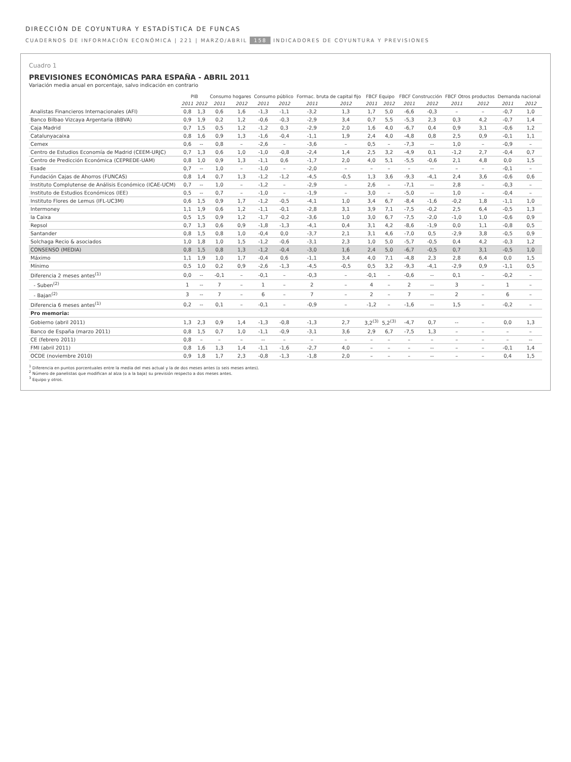DIRECCIÓN DE COYUNTURA Y ESTADÍSTICA DE FUNCAS
CUADERNOS DE INFORMACIÓN ECONÓMICA | 221 | MARZO/ABRIL 158 INDICADORES DE COYUNTURA Y PREVISIONES
Cuadro 1
PREVISIONES ECONÓMICAS PARA ESPAÑA - ABRIL 2011
Variación media anual en porcentaje, salvo indicación en contrario
| | PIB | | Consumo hogares | | Consumo público | | Formac. bruta de capital fijo | | FBCF Equipo | | FBCF Construcción | | FBCF Otros productos | | Demanda nacional | |
| --- | --- | --- | --- | --- | --- | --- | --- | --- | --- | --- | --- | --- | --- | --- | --- | --- |
| | 2011 | 2012 | 2011 | 2012 | 2011 | 2012 | 2011 | 2012 | 2011 | 2012 | 2011 | 2012 | 2011 | 2012 | 2011 | 2012 |
| Analistas Financieros Internacionales (AFI) | 0,8 | 1,3 | 0,6 | 1,6 | -1,3 | -1,1 | -3,2 | 1,3 | 1,7 | 5,0 | -6,6 | -0,3 | – | – | -0,7 | 1,0 |
| Banco Bilbao Vizcaya Argentaria (BBVA) | 0,9 | 1,9 | 0,2 | 1,2 | -0,6 | -0,3 | -2,9 | 3,4 | 0,7 | 5,5 | -5,3 | 2,3 | 0,3 | 4,2 | -0,7 | 1,4 |
| Caja Madrid | 0,7 | 1,5 | 0,5 | 1,2 | -1,2 | 0,3 | -2,9 | 2,0 | 1,6 | 4,0 | -6,7 | 0,4 | 0,9 | 3,1 | -0,6 | 1,2 |
| Catalunyacaixa | 0,8 | 1,6 | 0,9 | 1,3 | -1,6 | -0,4 | -1,1 | 1,9 | 2,4 | 4,0 | -4,8 | 0,8 | 2,5 | 0,9 | -0,1 | 1,1 |
| Cemex | 0,6 | -- | 0,8 | – | -2,6 | – | -3,6 | – | 0,5 | – | -7,3 | -- | 1,0 | – | -0,9 | – |
| Centro de Estudios Economía de Madrid (CEEM-URJC) | 0,7 | 1,3 | 0,6 | 1,0 | -1,0 | -0,8 | -2,4 | 1,4 | 2,5 | 3,2 | -4,9 | 0,1 | -1,2 | 2,7 | -0,4 | 0,7 |
| Centro de Predicción Económica (CEPREDE-UAM) | 0,8 | 1,0 | 0,9 | 1,3 | -1,1 | 0,6 | -1,7 | 2,0 | 4,0 | 5,1 | -5,5 | -0,6 | 2,1 | 4,8 | 0,0 | 1,5 |
| Esade | 0,7 | -- | 1,0 | – | -1,0 | – | -2,0 | – | – | – | – | -- | – | – | -0,1 | – |
| Fundación Cajas de Ahorros (FUNCAS) | 0,8 | 1,4 | 0,7 | 1,3 | -1,2 | -1,2 | -4,5 | -0,5 | 1,3 | 3,6 | -9,3 | -4,1 | 2,4 | 3,6 | -0,6 | 0,6 |
| Instituto Complutense de Análisis Económico (ICAE-UCM) | 0,7 | -- | 1,0 | – | -1,2 | – | -2,9 | – | 2,6 | – | -7,1 | -- | 2,8 | – | -0,3 | – |
| Instituto de Estudios Económicos (IEE) | 0,5 | -- | 0,7 | – | -1,0 | – | -1,9 | – | 3,0 | – | -5,0 | -- | 1,0 | – | -0,4 | – |
| Instituto Flores de Lemus (IFL-UC3M) | 0,6 | 1,5 | 0,9 | 1,7 | -1,2 | -0,5 | -4,1 | 1,0 | 3,4 | 6,7 | -8,4 | -1,6 | -0,2 | 1,8 | -1,1 | 1,0 |
| Intermoney | 1,1 | 1,9 | 0,6 | 1,2 | -1,1 | -0,1 | -2,8 | 3,1 | 3,9 | 7,1 | -7,5 | -0,2 | 2,5 | 6,4 | -0,5 | 1,3 |
| la Caixa | 0,5 | 1,5 | 0,9 | 1,2 | -1,7 | -0,2 | -3,6 | 1,0 | 3,0 | 6,7 | -7,5 | -2,0 | -1,0 | 1,0 | -0,6 | 0,9 |
| Repsol | 0,7 | 1,3 | 0,6 | 0,9 | -1,8 | -1,3 | -4,1 | 0,4 | 3,1 | 4,2 | -8,6 | -1,9 | 0,0 | 1,1 | -0,8 | 0,5 |
| Santander | 0,8 | 1,5 | 0,8 | 1,0 | -0,4 | 0,0 | -3,7 | 2,1 | 3,1 | 4,6 | -7,0 | 0,5 | -2,9 | 3,8 | -0,5 | 0,9 |
| Solchaga Recio & asociados | 1,0 | 1,8 | 1,0 | 1,5 | -1,2 | -0,6 | -3,1 | 2,3 | 1,0 | 5,0 | -5,7 | -0,5 | 0,4 | 4,2 | -0,3 | 1,2 |
| CONSENSO (MEDIA) | 0,8 | 1,5 | 0,8 | 1,3 | -1,2 | -0,4 | -3,0 | 1,6 | 2,4 | 5,0 | -6,7 | -0,5 | 0,7 | 3,1 | -0,5 | 1,0 |
| Máximo | 1,1 | 1,9 | 1,0 | 1,7 | -0,4 | 0,6 | -1,1 | 3,4 | 4,0 | 7,1 | -4,8 | 2,3 | 2,8 | 6,4 | 0,0 | 1,5 |
| Mínimo | 0,5 | 1,0 | 0,2 | 0,9 | -2,6 | -1,3 | -4,5 | -0,5 | 0,5 | 3,2 | -9,3 | -4,1 | -2,9 | 0,9 | -1,1 | 0,5 |
| Diferencia 2 meses antes<sup>(1)</sup> | 0,0 | -- | -0,1 | – | -0,1 | – | -0,3 | – | -0,1 | – | -0,6 | -- | 0,1 | – | -0,2 | – |
| - Suben<sup>(2)</sup> | 1 | -- | 7 | – | 1 | – | 2 | – | 4 | – | 2 | -- | 3 | – | 1 | – |
| - Bajan<sup>(2)</sup> | 3 | -- | 7 | – | 6 | – | 7 | – | 2 | – | 7 | -- | 2 | – | 6 | – |
| Diferencia 6 meses antes<sup>(1)</sup> | 0,2 | -- | 0,1 | – | -0,1 | – | -0,9 | – | -1,2 | – | -1,6 | -- | 1,5 | – | -0,2 | – |
| Pro memoria: | | | | | | | | | | | | | | | | |
| Gobierno (abril 2011) | 1,3 | 2,3 | 0,9 | 1,4 | -1,3 | -0,8 | -1,3 | 2,7 | 3,2<sup>(3)</sup> | 5,2<sup>(3)</sup> | -4,7 | 0,7 | -- | – | 0,0 | 1,3 |
| Banco de España (marzo 2011) | 0,8 | 1,5 | 0,7 | 1,0 | -1,1 | -0,9 | -3,1 | 3,6 | 2,9 | 6,7 | -7,5 | 1,3 | – | – | – | – |
| CE (febrero 2011) | 0,8 | – | – | – | -- | – | – | – | – | – | – | – | – | – | – | -- |
| FMI (abril 2011) | 0,8 | 1,6 | 1,3 | 1,4 | -1,1 | -1,6 | -2,7 | 4,0 | – | – | – | -- | – | – | -0,1 | 1,4 |
| OCDE (noviembre 2010) | 0,9 | 1,8 | 1,7 | 2,3 | -0,8 | -1,3 | -1,8 | 2,0 | – | – | – | -- | – | – | 0,4 | 1,5 |
<sup>1</sup> Diferencia en puntos porcentuales entre la media del mes actual y la de dos meses antes (o seis meses antes).
<sup>2</sup> Número de panelistas que modifican al alza (o a la baja) su previsión respecto a dos meses antes.
<sup>3</sup> Equipo y otros.